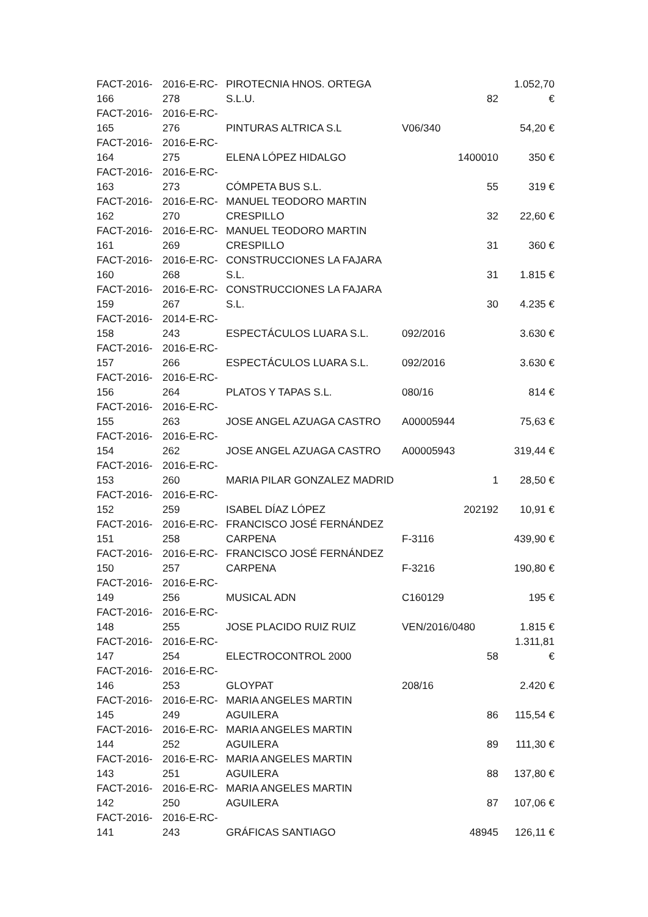| FACT-2016- 166 | 2016-E-RC- 278 | PIROTECNIA HNOS. ORTEGA S.L.U. | | 82 | 1.052,70 € |
| FACT-2016- 165 | 2016-E-RC- 276 | PINTURAS ALTRICA S.L | V06/340 | | 54,20 € |
| FACT-2016- 164 | 2016-E-RC- 275 | ELENA LÓPEZ HIDALGO | | 1400010 | 350 € |
| FACT-2016- 163 | 2016-E-RC- 273 | CÓMPETA BUS S.L. | | 55 | 319 € |
| FACT-2016- 162 | 2016-E-RC- 270 | MANUEL TEODORO MARTIN CRESPILLO | | 32 | 22,60 € |
| FACT-2016- 161 | 2016-E-RC- 269 | MANUEL TEODORO MARTIN CRESPILLO | | 31 | 360 € |
| FACT-2016- 160 | 2016-E-RC- 268 | CONSTRUCCIONES LA FAJARA S.L. | | 31 | 1.815 € |
| FACT-2016- 159 | 2016-E-RC- 267 | CONSTRUCCIONES LA FAJARA S.L. | | 30 | 4.235 € |
| FACT-2016- 158 | 2014-E-RC- 243 | ESPECTÁCULOS LUARA S.L. | 092/2016 | | 3.630 € |
| FACT-2016- 157 | 2016-E-RC- 266 | ESPECTÁCULOS LUARA S.L. | 092/2016 | | 3.630 € |
| FACT-2016- 156 | 2016-E-RC- 264 | PLATOS Y TAPAS S.L. | 080/16 | | 814 € |
| FACT-2016- 155 | 2016-E-RC- 263 | JOSE ANGEL AZUAGA CASTRO | A00005944 | | 75,63 € |
| FACT-2016- 154 | 2016-E-RC- 262 | JOSE ANGEL AZUAGA CASTRO | A00005943 | | 319,44 € |
| FACT-2016- 153 | 2016-E-RC- 260 | MARIA PILAR GONZALEZ MADRID | | 1 | 28,50 € |
| FACT-2016- 152 | 2016-E-RC- 259 | ISABEL DÍAZ LÓPEZ | | 202192 | 10,91 € |
| FACT-2016- 151 | 2016-E-RC- 258 | FRANCISCO JOSÉ FERNÁNDEZ CARPENA | F-3116 | | 439,90 € |
| FACT-2016- 150 | 2016-E-RC- 257 | FRANCISCO JOSÉ FERNÁNDEZ CARPENA | F-3216 | | 190,80 € |
| FACT-2016- 149 | 2016-E-RC- 256 | MUSICAL ADN | C160129 | | 195 € |
| FACT-2016- 148 | 2016-E-RC- 255 | JOSE PLACIDO RUIZ RUIZ | VEN/2016/0480 | | 1.815 € |
| FACT-2016- 147 | 2016-E-RC- 254 | ELECTROCONTROL 2000 | | 58 | 1.311,81 € |
| FACT-2016- 146 | 2016-E-RC- 253 | GLOYPAT | 208/16 | | 2.420 € |
| FACT-2016- 145 | 2016-E-RC- 249 | MARIA ANGELES MARTIN AGUILERA | | 86 | 115,54 € |
| FACT-2016- 144 | 2016-E-RC- 252 | MARIA ANGELES MARTIN AGUILERA | | 89 | 111,30 € |
| FACT-2016- 143 | 2016-E-RC- 251 | MARIA ANGELES MARTIN AGUILERA | | 88 | 137,80 € |
| FACT-2016- 142 | 2016-E-RC- 250 | MARIA ANGELES MARTIN AGUILERA | | 87 | 107,06 € |
| FACT-2016- 141 | 2016-E-RC- 243 | GRÁFICAS SANTIAGO | | 48945 | 126,11 € |